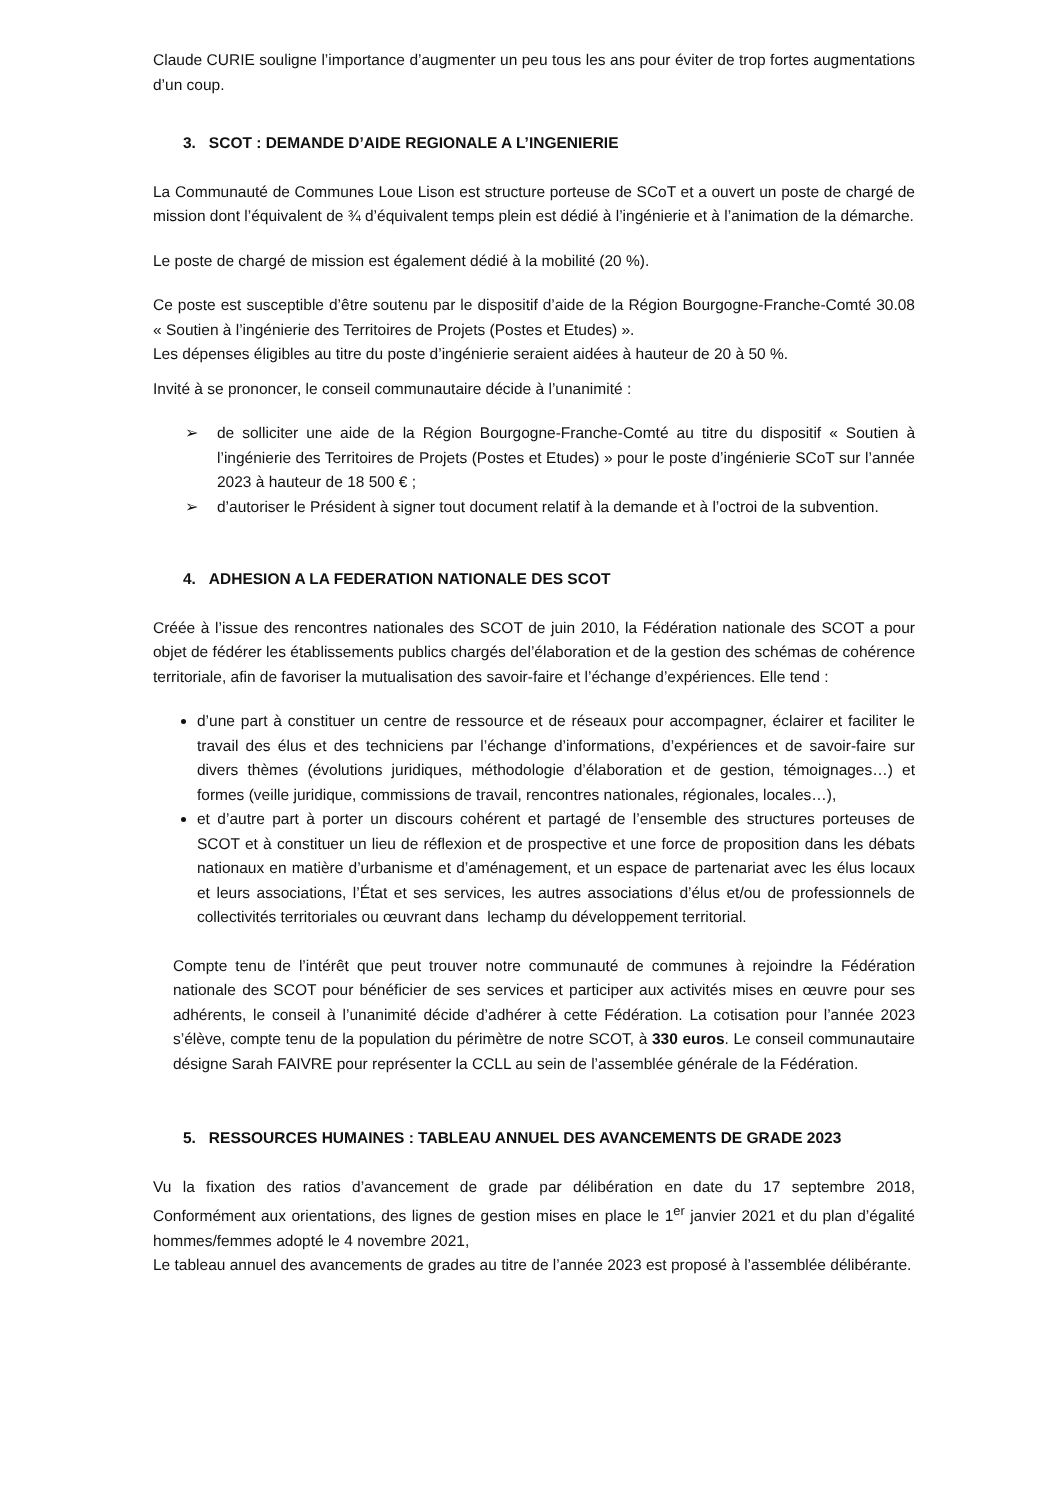Claude CURIE souligne l’importance d’augmenter un peu tous les ans pour éviter de trop fortes augmentations d’un coup.
3. SCOT : DEMANDE D’AIDE REGIONALE A L’INGENIERIE
La Communauté de Communes Loue Lison est structure porteuse de SCoT et a ouvert un poste de chargé de mission dont l’équivalent de ¾ d’équivalent temps plein est dédié à l’ingénierie et à l’animation de la démarche.
Le poste de chargé de mission est également dédié à la mobilité (20 %).
Ce poste est susceptible d’être soutenu par le dispositif d’aide de la Région Bourgogne-Franche-Comté 30.08 « Soutien à l’ingénierie des Territoires de Projets (Postes et Etudes) ».
Les dépenses éligibles au titre du poste d’ingénierie seraient aidées à hauteur de 20 à 50 %.
Invité à se prononcer, le conseil communautaire décide à l’unanimité :
➢ de solliciter une aide de la Région Bourgogne-Franche-Comté au titre du dispositif « Soutien à l’ingénierie des Territoires de Projets (Postes et Etudes) » pour le poste d’ingénierie SCoT sur l’année 2023 à hauteur de 18 500 € ;
➢ d’autoriser le Président à signer tout document relatif à la demande et à l’octroi de la subvention.
4. ADHESION A LA FEDERATION NATIONALE DES SCOT
Créée à l’issue des rencontres nationales des SCOT de juin 2010, la Fédération nationale des SCOT a pour objet de fédérer les établissements publics chargés del’élaboration et de la gestion des schémas de cohérence territoriale, afin de favoriser la mutualisation des savoir-faire et l’échange d’expériences. Elle tend :
d’une part à constituer un centre de ressource et de réseaux pour accompagner, éclairer et faciliter le travail des élus et des techniciens par l’échange d’informations, d’expériences et de savoir-faire sur divers thèmes (évolutions juridiques, méthodologie d’élaboration et de gestion, témoignages…) et formes (veille juridique, commissions de travail, rencontres nationales, régionales, locales…),
et d’autre part à porter un discours cohérent et partagé de l’ensemble des structures porteuses de SCOT et à constituer un lieu de réflexion et de prospective et une force de proposition dans les débats nationaux en matière d’urbanisme et d’aménagement, et un espace de partenariat avec les élus locaux et leurs associations, l’État et ses services, les autres associations d’élus et/ou de professionnels de collectivités territoriales ou œuvrant dans lechamp du développement territorial.
Compte tenu de l’intérêt que peut trouver notre communauté de communes à rejoindre la Fédération nationale des SCOT pour bénéficier de ses services et participer aux activités mises en œuvre pour ses adhérents, le conseil à l’unanimité décide d’adhérer à cette Fédération. La cotisation pour l’année 2023 s’élève, compte tenu de la population du périmètre de notre SCOT, à 330 euros. Le conseil communautaire désigne Sarah FAIVRE pour représenter la CCLL au sein de l’assemblée générale de la Fédération.
5. RESSOURCES HUMAINES : TABLEAU ANNUEL DES AVANCEMENTS DE GRADE 2023
Vu la fixation des ratios d’avancement de grade par délibération en date du 17 septembre 2018, Conformément aux orientations, des lignes de gestion mises en place le 1<sup>er</sup> janvier 2021 et du plan d’égalité hommes/femmes adopté le 4 novembre 2021,
Le tableau annuel des avancements de grades au titre de l’année 2023 est proposé à l’assemblée délibérante.